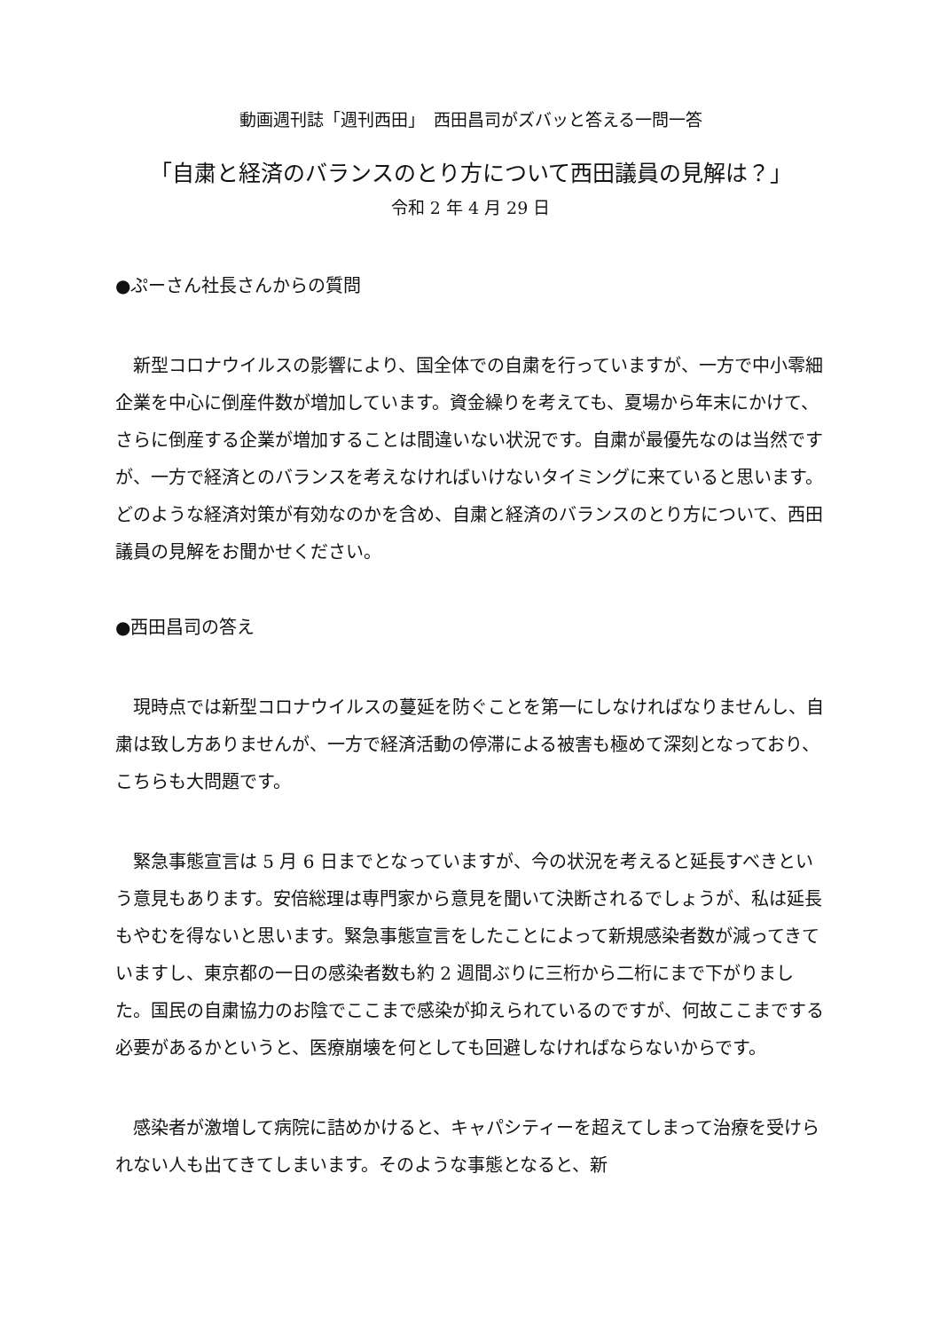動画週刊誌「週刊西田」　西田昌司がズバッと答える一問一答
「自粛と経済のバランスのとり方について西田議員の見解は？」
令和 2 年 4 月 29 日
●ぷーさん社長さんからの質問
新型コロナウイルスの影響により、国全体での自粛を行っていますが、一方で中小零細企業を中心に倒産件数が増加しています。資金繰りを考えても、夏場から年末にかけて、さらに倒産する企業が増加することは間違いない状況です。自粛が最優先なのは当然ですが、一方で経済とのバランスを考えなければいけないタイミングに来ていると思います。どのような経済対策が有効なのかを含め、自粛と経済のバランスのとり方について、西田議員の見解をお聞かせください。
●西田昌司の答え
現時点では新型コロナウイルスの蔓延を防ぐことを第一にしなければなりませんし、自粛は致し方ありませんが、一方で経済活動の停滞による被害も極めて深刻となっており、こちらも大問題です。
緊急事態宣言は 5 月 6 日までとなっていますが、今の状況を考えると延長すべきという意見もあります。安倍総理は専門家から意見を聞いて決断されるでしょうが、私は延長もやむを得ないと思います。緊急事態宣言をしたことによって新規感染者数が減ってきていますし、東京都の一日の感染者数も約 2 週間ぶりに三桁から二桁にまで下がりました。国民の自粛協力のお陰でここまで感染が抑えられているのですが、何故ここまでする必要があるかというと、医療崩壊を何としても回避しなければならないからです。
感染者が激増して病院に詰めかけると、キャパシティーを超えてしまって治療を受けられない人も出てきてしまいます。そのような事態となると、新